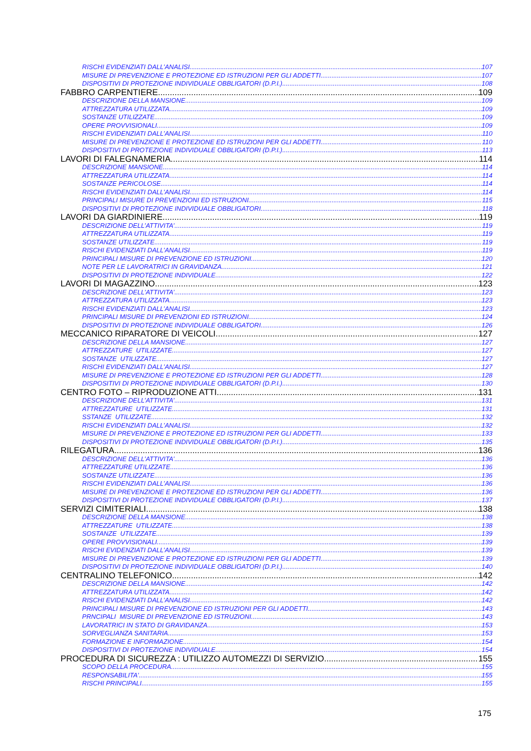RISCHI EVIDENZIATI DALL’ANALISI 107
MISURE DI PREVENZIONE E PROTEZIONE ED ISTRUZIONI PER GLI ADDETTI 107
DISPOSITIVI DI PROTEZIONE INDIVIDUALE OBBLIGATORI (D.P.I.) 108
FABBRO CARPENTIERE 109
DESCRIZIONE DELLA MANSIONE 109
ATTREZZATURA UTILIZZATA 109
SOSTANZE UTILIZZATE 109
OPERE PROVVISIONALI 109
RISCHI EVIDENZIATI DALL’ANALISI 110
MISURE DI PREVENZIONE E PROTEZIONE ED ISTRUZIONI PER GLI ADDETTI 110
DISPOSITIVI DI PROTEZIONE INDIVIDUALE OBBLIGATORI (D.P.I.) 113
LAVORI DI FALEGNAMERIA 114
DESCRIZIONE MANSIONE 114
ATTREZZATURA UTILIZZATA 114
SOSTANZE PERICOLOSE 114
RISCHI EVIDENZIATI DALL’ANALISI 114
PRINCIPALI MISURE DI PREVENZIONI ED ISTRUZIONI 115
DISPOSITIVI DI PROTEZIONE INDIVIDUALE OBBLIGATORI 118
LAVORI DA GIARDINIERE 119
DESCRIZIONE DELL’ATTIVITA’ 119
ATTREZZATURA UTILIZZATA 119
SOSTANZE UTILIZZATE 119
RISCHI EVIDENZIATI DALL’ANALISI 119
PRINCIPALI MISURE DI PREVENZIONE ED ISTRUZIONI 120
NOTE PER LE LAVORATRICI IN GRAVIDANZA 121
DISPOSITIVI DI PROTEZIONE INDIVIDUALE 122
LAVORI DI MAGAZZINO 123
DESCRIZIONE DELL’ATTIVITA’ 123
ATTREZZATURA UTILIZZATA 123
RISCHI EVIDENZIATI DALL’ANALISI 123
PRINCIPALI MISURE DI PREVENZIONI ED ISTRUZIONI 124
DISPOSITIVI DI PROTEZIONE INDIVIDUALE OBBLIGATORI 126
MECCANICO RIPARATORE DI VEICOLI 127
DESCRIZIONE DELLA MANSIONE 127
ATTREZZATURE UTILIZZATE 127
SOSTANZE UTILIZZATE 127
RISCHI EVIDENZIATI DALL’ANALISI 127
MISURE DI PREVENZIONE E PROTEZIONE ED ISTRUZIONI PER GLI ADDETTI 128
DISPOSITIVI DI PROTEZIONE INDIVIDUALE OBBLIGATORI (D.P.I.) 130
CENTRO FOTO – RIPRODUZIONE ATTI 131
DESCRIZIONE DELL’ATTIVITA’ 131
ATTREZZATURE UTILIZZATE 131
SSTANZE UTILIZZATE 132
RISCHI EVIDENZIATI DALL’ANALISI 132
MISURE DI PREVENZIONE E PROTEZIONE ED ISTRUZIONI PER GLI ADDETTI 133
DISPOSITIVI DI PROTEZIONE INDIVIDUALE OBBLIGATORI (D.P.I.) 135
RILEGATURA 136
DESCRIZIONE DELL’ATTIVITA’ 136
ATTREZZATURE UTILIZZATE 136
SOSTANZE UTILIZZATE 136
RISCHI EVIDENZIATI DALL’ANALISI 136
MISURE DI PREVENZIONE E PROTEZIONE ED ISTRUZIONI PER GLI ADDETTI 136
DISPOSITIVI DI PROTEZIONE INDIVIDUALE OBBLIGATORI (D.P.I.) 137
SERVIZI CIMITERIALI 138
DESCRIZIONE DELLA MANSIONE 138
ATTREZZATURE UTILIZZATE 138
SOSTANZE UTILIZZATE 139
OPERE PROVVISIONALI 139
RISCHI EVIDENZIATI DALL’ANALISI 139
MISURE DI PREVENZIONE E PROTEZIONE ED ISTRUZIONI PER GLI ADDETTI 139
DISPOSITIVI DI PROTEZIONE INDIVIDUALE OBBLIGATORI (D.P.I.) 140
CENTRALINO TELEFONICO 142
DESCRIZIONE DELLA MANSIONE 142
ATTREZZATURA UTILIZZATA 142
RISCHI EVIDENZIATI DALL’ANALISI 142
PRINCIPALI MISURE DI PREVENZIONE ED ISTRUZIONI PER GLI ADDETTI 143
PRNCIPALI MISURE DI PREVENZIONE ED ISTRUZIONI 143
LAVORATRICI IN STATO DI GRAVIDANZA 153
SORVEGLIANZA SANITARIA 153
FORMAZIONE E INFORMAZIONE 154
DISPOSITIVI DI PROTEZIONE INDIVIDUALE 154
PROCEDURA DI SICUREZZA : UTILIZZO AUTOMEZZI DI SERVIZIO 155
SCOPO DELLA PROCEDURA 155
RESPONSABILITA’ 155
RISCHI PRINCIPALI 155
175